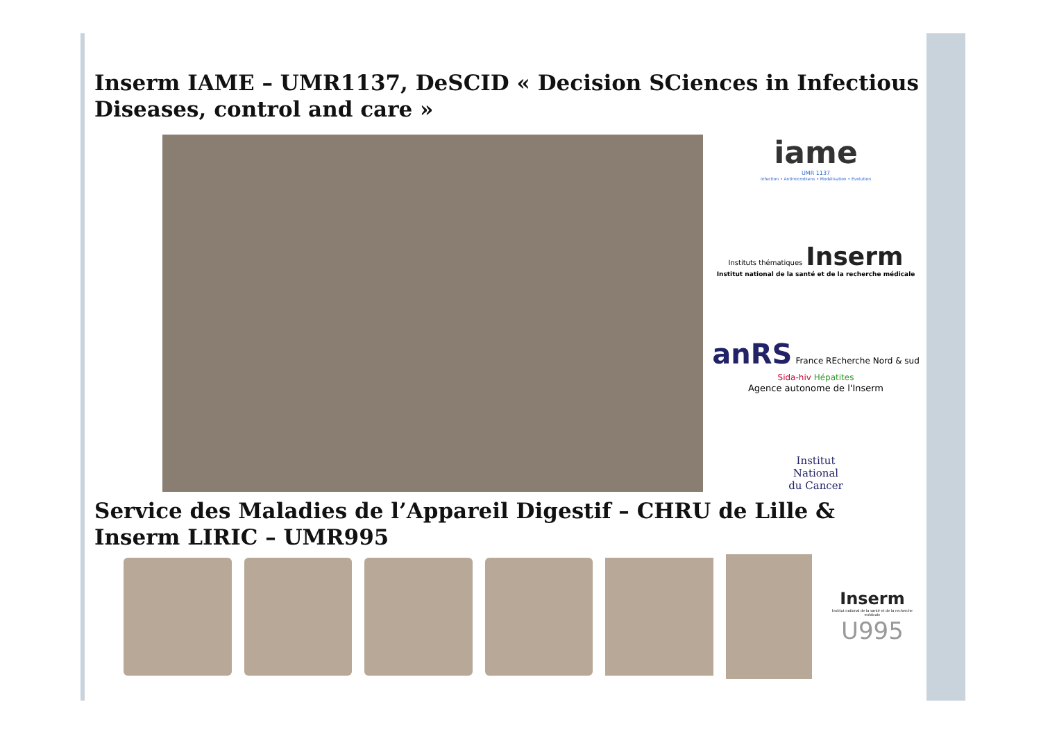Inserm IAME – UMR1137, DeSCID « Decision SCiences in Infectious Diseases, control and care »
iame
UMR 1137
Infection • Antimicrobiens • Modélisation • Evolution
Instituts thématiques Inserm
Institut national de la santé et de la recherche médicale
anRS France REcherche Nord & sud Sida-hiv Hépatites
Agence autonome de l'Inserm
Institut
National
du Cancer
Service des Maladies de l’Appareil Digestif – CHRU de Lille & Inserm LIRIC – UMR995
Inserm
Institut national de la santé et de la recherche médicale
U995